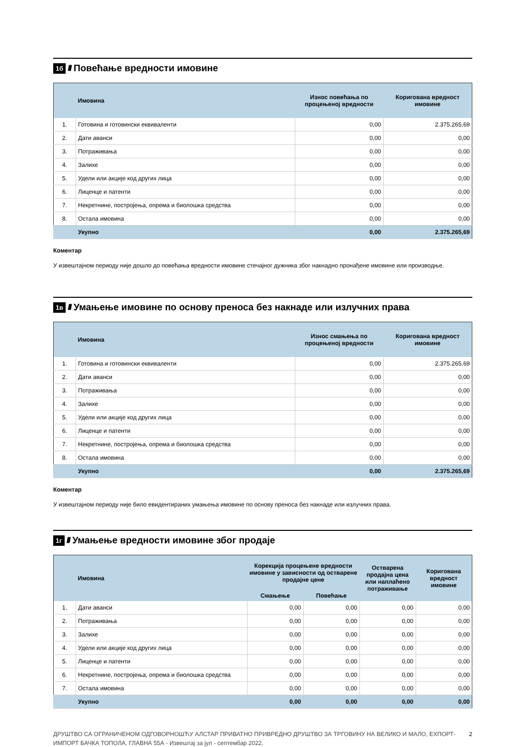1б //// Повећање вредности имовине
| | Имовина | Износ повећања по процењеној вредности | Коригована вредност имовине |
| --- | --- | --- | --- |
| 1. | Готовина и готовински еквиваленти | 0,00 | 2.375.265,69 |
| 2. | Дати аванси | 0,00 | 0,00 |
| 3. | Потраживања | 0,00 | 0,00 |
| 4. | Залихе | 0,00 | 0,00 |
| 5. | Удели или акције код других лица | 0,00 | 0,00 |
| 6. | Лиценце и патенти | 0,00 | 0,00 |
| 7. | Некретнине, постројења, опрема и биолошка средства | 0,00 | 0,00 |
| 8. | Остала имовина | 0,00 | 0,00 |
| | Укупно | 0,00 | 2.375.265,69 |
Коментар
У извештајном периоду није дошло до повећања вредности имовине стечајног дужника због накнадно пронађене имовине или производње.
1в //// Умањење имовине по основу преноса без накнаде или излучних права
| | Имовина | Износ смањења по процењеној вредности | Коригована вредност имовине |
| --- | --- | --- | --- |
| 1. | Готовина и готовински еквиваленти | 0,00 | 2.375.265,69 |
| 2. | Дати аванси | 0,00 | 0,00 |
| 3. | Потраживања | 0,00 | 0,00 |
| 4. | Залихе | 0,00 | 0,00 |
| 5. | Удели или акције код других лица | 0,00 | 0,00 |
| 6. | Лиценце и патенти | 0,00 | 0,00 |
| 7. | Некретнине, постројења, опрема и биолошка средства | 0,00 | 0,00 |
| 8. | Остала имовина | 0,00 | 0,00 |
| | Укупно | 0,00 | 2.375.265,69 |
Коментар
У извештајном периоду није било евидентираних умањења имовине по основу преноса без накнаде или излучних права.
1г //// Умањење вредности имовине због продаје
| | Имовина | Корекција процењене вредности имовине у зависности од остварене продајне цене | | Остварена продајна цена или наплаћено потраживање | Коригована вредност имовине |
| --- | --- | --- | --- | --- | --- |
| | | Смањење | Повећање | | |
| 1. | Дати аванси | 0,00 | 0,00 | 0,00 | 0,00 |
| 2. | Потраживања | 0,00 | 0,00 | 0,00 | 0,00 |
| 3. | Залихе | 0,00 | 0,00 | 0,00 | 0,00 |
| 4. | Удели или акције код других лица | 0,00 | 0,00 | 0,00 | 0,00 |
| 5. | Лиценце и патенти | 0,00 | 0,00 | 0,00 | 0,00 |
| 6. | Некретнине, постројења, опрема и биолошка средства | 0,00 | 0,00 | 0,00 | 0,00 |
| 7. | Остала имовина | 0,00 | 0,00 | 0,00 | 0,00 |
| | Укупно | 0,00 | 0,00 | 0,00 | 0,00 |
ДРУШТВО СА ОГРАНИЧЕНОМ ОДГОВОРНОШЋУ АЛСТАР ПРИВАТНО ПРИВРЕДНО ДРУШТВО ЗА ТРГОВИНУ НА ВЕЛИКО И МАЛО, ЕХПОРТ-ИМПОРТ БАЧКА ТОПОЛА, ГЛАВНА 55А - Извештај за јул - септембар 2022.
2